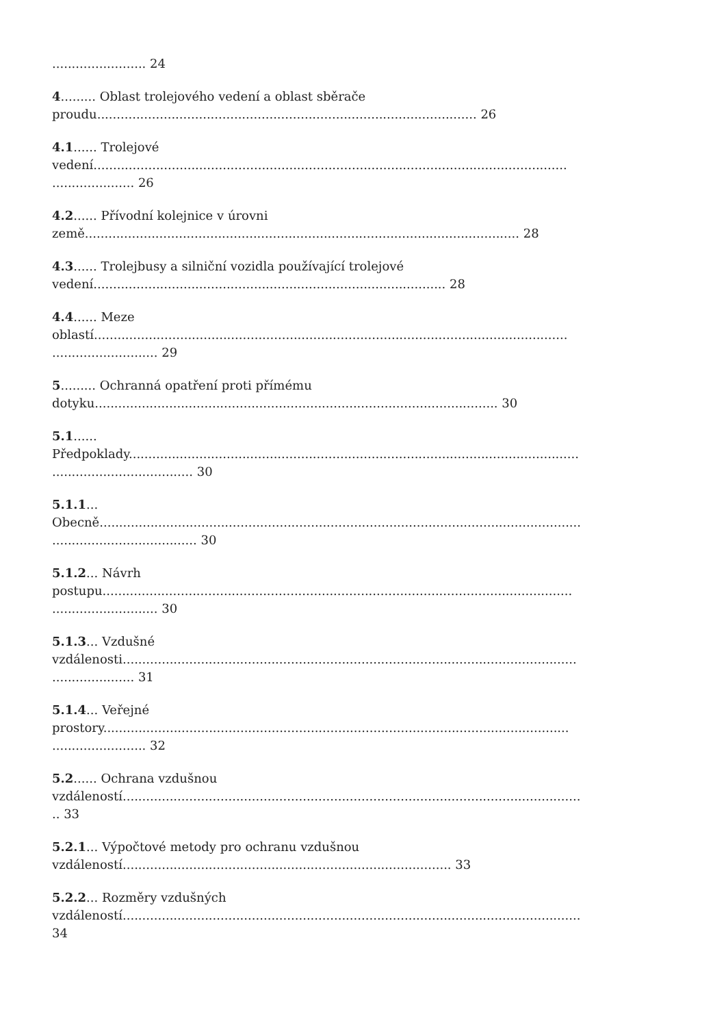........................ 24
4......... Oblast trolejového vedení a oblast sběrače
proudu................................................................................................. 26
4.1...... Trolejové
vedení.........................................................................................................................
..................... 26
4.2...... Přívodní kolejnice v úrovni
země............................................................................................................... 28
4.3...... Trolejbusy a silniční vozidla používající trolejové
vedení.......................................................................................... 28
4.4...... Meze
oblastí.........................................................................................................................
........................... 29
5......... Ochranná opatření proti přímému
dotyku....................................................................................................... 30
5.1......
Předpoklady...................................................................................................................
.................................... 30
5.1.1...
Obecně...........................................................................................................................
..................................... 30
5.1.2... Návrh
postupu........................................................................................................................
........................... 30
5.1.3... Vzdušné
vzdálenosti....................................................................................................................
..................... 31
5.1.4... Veřejné
prostory.......................................................................................................................
........................ 32
5.2...... Ochrana vzdušnou
vzdáleností.....................................................................................................................
.. 33
5.2.1... Výpočtové metody pro ochranu vzdušnou
vzdáleností.................................................................................... 33
5.2.2... Rozměry vzdušných
vzdáleností.....................................................................................................................
34